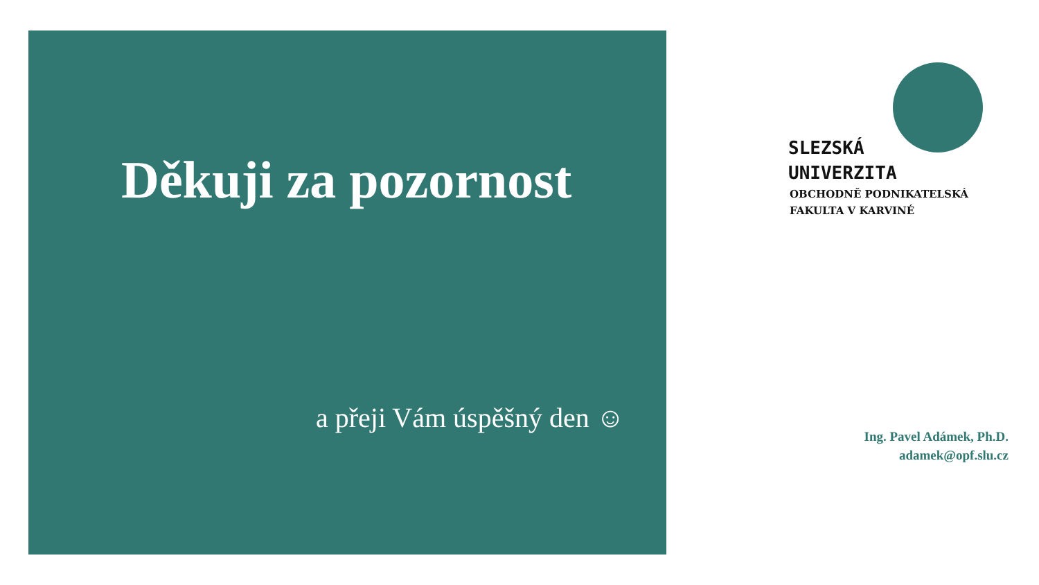Děkuji za pozornost
a přeji Vám úspěšný den ☺
SLEZSKÁ
UNIVERZITA
OBCHODNĚ PODNIKATELSKÁ
FAKULTA V KARVINÉ
Ing. Pavel Adámek, Ph.D.
adamek@opf.slu.cz